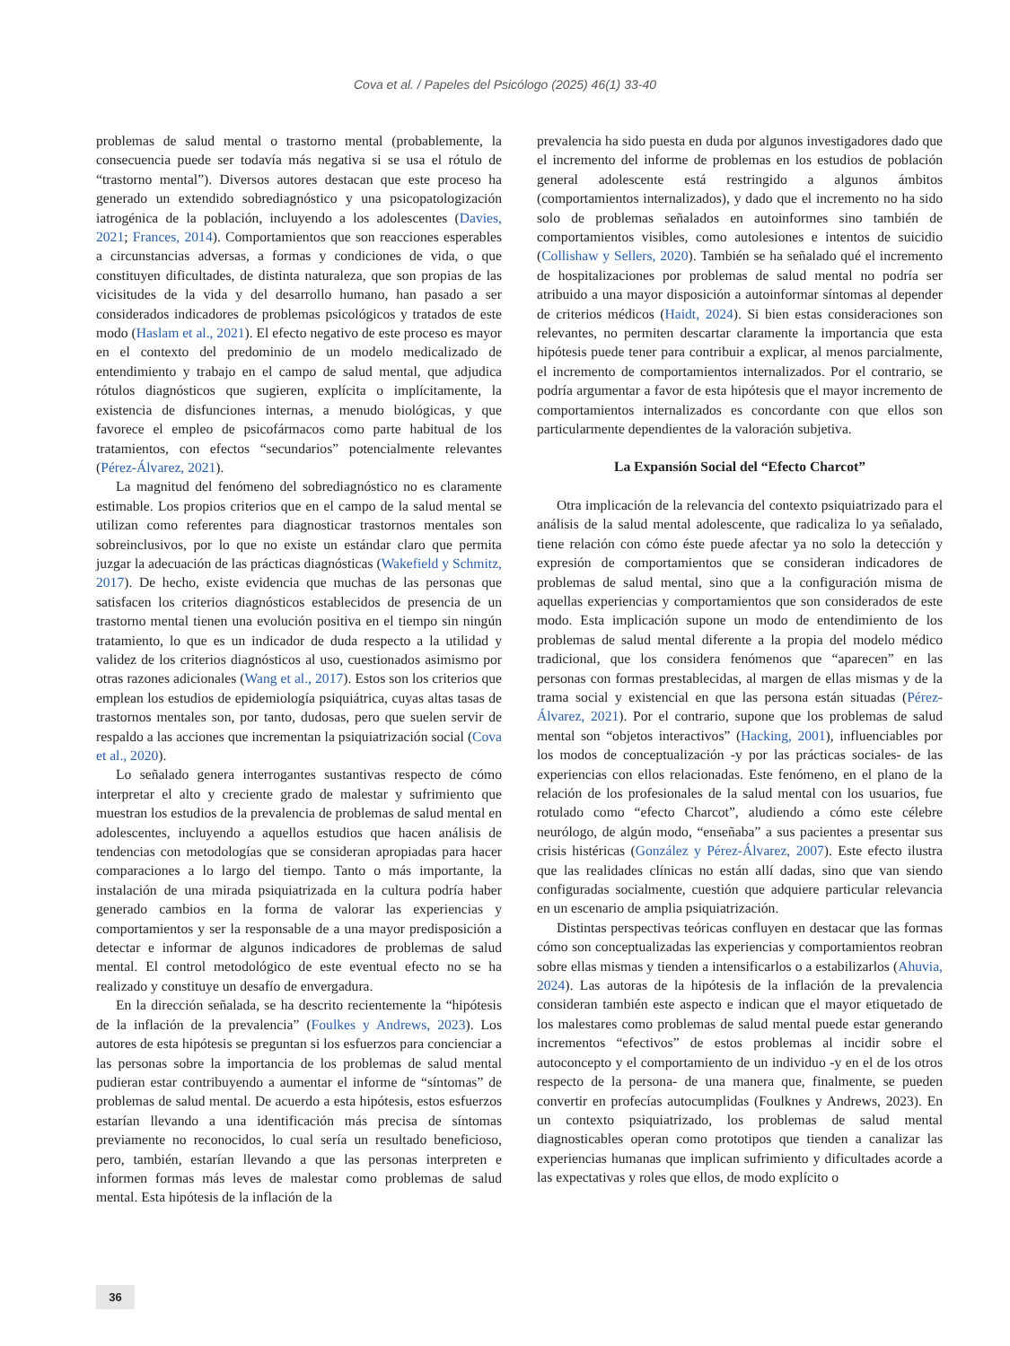Cova et al. / Papeles del Psicólogo (2025) 46(1) 33-40
problemas de salud mental o trastorno mental (probablemente, la consecuencia puede ser todavía más negativa si se usa el rótulo de “trastorno mental”). Diversos autores destacan que este proceso ha generado un extendido sobrediagnóstico y una psicopatologización iatrogénica de la población, incluyendo a los adolescentes (Davies, 2021; Frances, 2014). Comportamientos que son reacciones esperables a circunstancias adversas, a formas y condiciones de vida, o que constituyen dificultades, de distinta naturaleza, que son propias de las vicisitudes de la vida y del desarrollo humano, han pasado a ser considerados indicadores de problemas psicológicos y tratados de este modo (Haslam et al., 2021). El efecto negativo de este proceso es mayor en el contexto del predominio de un modelo medicalizado de entendimiento y trabajo en el campo de salud mental, que adjudica rótulos diagnósticos que sugieren, explícita o implícitamente, la existencia de disfunciones internas, a menudo biológicas, y que favorece el empleo de psicofármacos como parte habitual de los tratamientos, con efectos “secundarios” potencialmente relevantes (Pérez-Álvarez, 2021).
La magnitud del fenómeno del sobrediagnóstico no es claramente estimable. Los propios criterios que en el campo de la salud mental se utilizan como referentes para diagnosticar trastornos mentales son sobreinclusivos, por lo que no existe un estándar claro que permita juzgar la adecuación de las prácticas diagnósticas (Wakefield y Schmitz, 2017). De hecho, existe evidencia que muchas de las personas que satisfacen los criterios diagnósticos establecidos de presencia de un trastorno mental tienen una evolución positiva en el tiempo sin ningún tratamiento, lo que es un indicador de duda respecto a la utilidad y validez de los criterios diagnósticos al uso, cuestionados asimismo por otras razones adicionales (Wang et al., 2017). Estos son los criterios que emplean los estudios de epidemiología psiquiátrica, cuyas altas tasas de trastornos mentales son, por tanto, dudosas, pero que suelen servir de respaldo a las acciones que incrementan la psiquiatrización social (Cova et al., 2020).
Lo señalado genera interrogantes sustantivas respecto de cómo interpretar el alto y creciente grado de malestar y sufrimiento que muestran los estudios de la prevalencia de problemas de salud mental en adolescentes, incluyendo a aquellos estudios que hacen análisis de tendencias con metodologías que se consideran apropiadas para hacer comparaciones a lo largo del tiempo. Tanto o más importante, la instalación de una mirada psiquiatrizada en la cultura podría haber generado cambios en la forma de valorar las experiencias y comportamientos y ser la responsable de a una mayor predisposición a detectar e informar de algunos indicadores de problemas de salud mental. El control metodológico de este eventual efecto no se ha realizado y constituye un desafío de envergadura.
En la dirección señalada, se ha descrito recientemente la “hipótesis de la inflación de la prevalencia” (Foulkes y Andrews, 2023). Los autores de esta hipótesis se preguntan si los esfuerzos para concienciar a las personas sobre la importancia de los problemas de salud mental pudieran estar contribuyendo a aumentar el informe de “síntomas” de problemas de salud mental. De acuerdo a esta hipótesis, estos esfuerzos estarían llevando a una identificación más precisa de síntomas previamente no reconocidos, lo cual sería un resultado beneficioso, pero, también, estarían llevando a que las personas interpreten e informen formas más leves de malestar como problemas de salud mental. Esta hipótesis de la inflación de la
prevalencia ha sido puesta en duda por algunos investigadores dado que el incremento del informe de problemas en los estudios de población general adolescente está restringido a algunos ámbitos (comportamientos internalizados), y dado que el incremento no ha sido solo de problemas señalados en autoinformes sino también de comportamientos visibles, como autolesiones e intentos de suicidio (Collishaw y Sellers, 2020). También se ha señalado qué el incremento de hospitalizaciones por problemas de salud mental no podría ser atribuido a una mayor disposición a autoinformar síntomas al depender de criterios médicos (Haidt, 2024). Si bien estas consideraciones son relevantes, no permiten descartar claramente la importancia que esta hipótesis puede tener para contribuir a explicar, al menos parcialmente, el incremento de comportamientos internalizados. Por el contrario, se podría argumentar a favor de esta hipótesis que el mayor incremento de comportamientos internalizados es concordante con que ellos son particularmente dependientes de la valoración subjetiva.
La Expansión Social del “Efecto Charcot”
Otra implicación de la relevancia del contexto psiquiatrizado para el análisis de la salud mental adolescente, que radicaliza lo ya señalado, tiene relación con cómo éste puede afectar ya no solo la detección y expresión de comportamientos que se consideran indicadores de problemas de salud mental, sino que a la configuración misma de aquellas experiencias y comportamientos que son considerados de este modo. Esta implicación supone un modo de entendimiento de los problemas de salud mental diferente a la propia del modelo médico tradicional, que los considera fenómenos que “aparecen” en las personas con formas prestablecidas, al margen de ellas mismas y de la trama social y existencial en que las persona están situadas (Pérez-Álvarez, 2021). Por el contrario, supone que los problemas de salud mental son “objetos interactivos” (Hacking, 2001), influenciables por los modos de conceptualización -y por las prácticas sociales- de las experiencias con ellos relacionadas. Este fenómeno, en el plano de la relación de los profesionales de la salud mental con los usuarios, fue rotulado como “efecto Charcot”, aludiendo a cómo este célebre neurólogo, de algún modo, “enseñaba” a sus pacientes a presentar sus crisis histéricas (González y Pérez-Álvarez, 2007). Este efecto ilustra que las realidades clínicas no están allí dadas, sino que van siendo configuradas socialmente, cuestión que adquiere particular relevancia en un escenario de amplia psiquiatrización.
Distintas perspectivas teóricas confluyen en destacar que las formas cómo son conceptualizadas las experiencias y comportamientos reobran sobre ellas mismas y tienden a intensificarlos o a estabilizarlos (Ahuvia, 2024). Las autoras de la hipótesis de la inflación de la prevalencia consideran también este aspecto e indican que el mayor etiquetado de los malestares como problemas de salud mental puede estar generando incrementos “efectivos” de estos problemas al incidir sobre el autoconcepto y el comportamiento de un individuo -y en el de los otros respecto de la persona- de una manera que, finalmente, se pueden convertir en profecías autocumplidas (Foulknes y Andrews, 2023). En un contexto psiquiatrizado, los problemas de salud mental diagnosticables operan como prototipos que tienden a canalizar las experiencias humanas que implican sufrimiento y dificultades acorde a las expectativas y roles que ellos, de modo explícito o
36